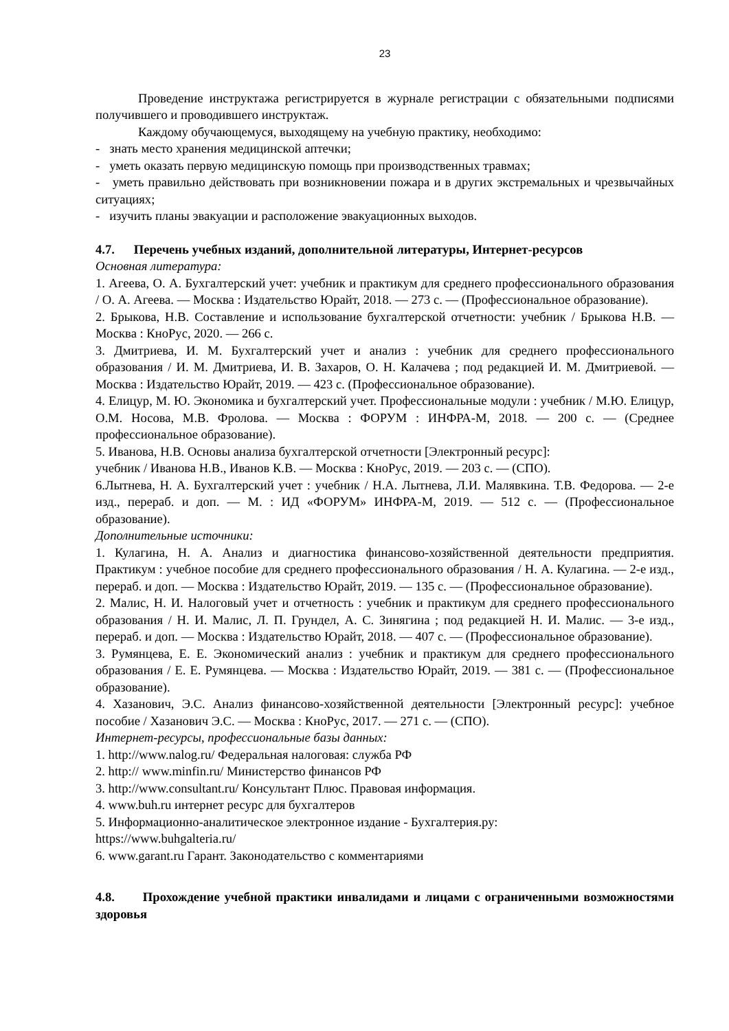23
Проведение инструктажа регистрируется в журнале регистрации с обязательными подписями получившего и проводившего инструктаж.
Каждому обучающемуся, выходящему на учебную практику, необходимо:
- знать место хранения медицинской аптечки;
- уметь оказать первую медицинскую помощь при производственных травмах;
- уметь правильно действовать при возникновении пожара и в других экстремальных и чрезвычайных ситуациях;
- изучить планы эвакуации и расположение эвакуационных выходов.
4.7. Перечень учебных изданий, дополнительной литературы, Интернет-ресурсов
Основная литература:
1. Агеева, О. А. Бухгалтерский учет: учебник и практикум для среднего профессионального образования / О. А. Агеева. — Москва : Издательство Юрайт, 2018. — 273 с. — (Профессиональное образование).
2. Брыкова, Н.В. Составление и использование бухгалтерской отчетности: учебник / Брыкова Н.В. — Москва : КноРус, 2020. — 266 с.
3. Дмитриева, И. М. Бухгалтерский учет и анализ : учебник для среднего профессионального образования / И. М. Дмитриева, И. В. Захаров, О. Н. Калачева ; под редакцией И. М. Дмитриевой. — Москва : Издательство Юрайт, 2019. — 423 с. (Профессиональное образование).
4. Елицур, М. Ю. Экономика и бухгалтерский учет. Профессиональные модули : учебник / М.Ю. Елицур, О.М. Носова, М.В. Фролова. — Москва : ФОРУМ : ИНФРА-М, 2018. — 200 с. — (Среднее профессиональное образование).
5. Иванова, Н.В. Основы анализа бухгалтерской отчетности [Электронный ресурс]:
учебник / Иванова Н.В., Иванов К.В. — Москва : КноРус, 2019. — 203 с. — (СПО).
6.Лытнева, Н. А. Бухгалтерский учет : учебник / Н.А. Лытнева, Л.И. Малявкина. Т.В. Федорова. — 2-е изд., перераб. и доп. — М. : ИД «ФОРУМ» ИНФРА-М, 2019. — 512 с. — (Профессиональное образование).
Дополнительные источники:
1. Кулагина, Н. А. Анализ и диагностика финансово-хозяйственной деятельности предприятия. Практикум : учебное пособие для среднего профессионального образования / Н. А. Кулагина. — 2-е изд., перераб. и доп. — Москва : Издательство Юрайт, 2019. — 135 с. — (Профессиональное образование).
2. Малис, Н. И. Налоговый учет и отчетность : учебник и практикум для среднего профессионального образования / Н. И. Малис, Л. П. Грундел, А. С. Зинягина ; под редакцией Н. И. Малис. — 3-е изд., перераб. и доп. — Москва : Издательство Юрайт, 2018. — 407 с. — (Профессиональное образование).
3. Румянцева, Е. Е. Экономический анализ : учебник и практикум для среднего профессионального образования / Е. Е. Румянцева. — Москва : Издательство Юрайт, 2019. — 381 с. — (Профессиональное образование).
4. Хазанович, Э.С. Анализ финансово-хозяйственной деятельности [Электронный ресурс]: учебное пособие / Хазанович Э.С. — Москва : КноРус, 2017. — 271 с. — (СПО).
Интернет-ресурсы, профессиональные базы данных:
1. http://www.nalog.ru/ Федеральная налоговая: служба РФ
2. http:// www.minfin.ru/ Министерство финансов РФ
3. http://www.consultant.ru/ Консультант Плюс. Правовая информация.
4. www.buh.ru интернет ресурс для бухгалтеров
5. Информационно-аналитическое электронное издание - Бухгалтерия.ру:
https://www.buhgalteria.ru/
6. www.garant.ru Гарант. Законодательство с комментариями
4.8. Прохождение учебной практики инвалидами и лицами с ограниченными возможностями здоровья